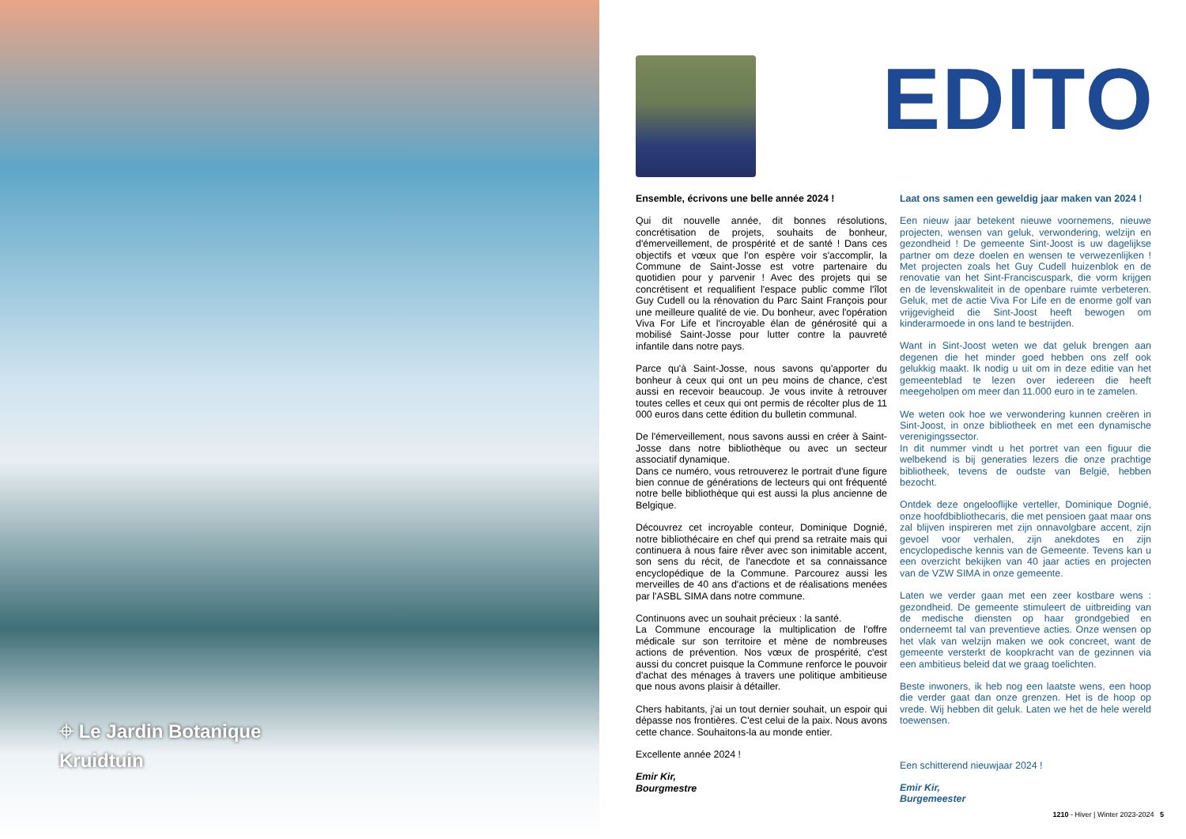⌖ Le Jardin Botanique
Kruidtuin
EDITO
Ensemble, écrivons une belle année 2024 !
Qui dit nouvelle année, dit bonnes résolutions, concrétisation de projets, souhaits de bonheur, d'émerveillement, de prospérité et de santé ! Dans ces objectifs et vœux que l'on espère voir s'accomplir, la Commune de Saint-Josse est votre partenaire du quotidien pour y parvenir ! Avec des projets qui se concrétisent et requalifient l'espace public comme l'îlot Guy Cudell ou la rénovation du Parc Saint François pour une meilleure qualité de vie. Du bonheur, avec l'opération Viva For Life et l'incroyable élan de générosité qui a mobilisé Saint-Josse pour lutter contre la pauvreté infantile dans notre pays.
Parce qu'à Saint-Josse, nous savons qu'apporter du bonheur à ceux qui ont un peu moins de chance, c'est aussi en recevoir beaucoup. Je vous invite à retrouver toutes celles et ceux qui ont permis de récolter plus de 11 000 euros dans cette édition du bulletin communal.
De l'émerveillement, nous savons aussi en créer à Saint-Josse dans notre bibliothèque ou avec un secteur associatif dynamique.
Dans ce numéro, vous retrouverez le portrait d'une figure bien connue de générations de lecteurs qui ont fréquenté notre belle bibliothèque qui est aussi la plus ancienne de Belgique.
Découvrez cet incroyable conteur, Dominique Dognié, notre bibliothécaire en chef qui prend sa retraite mais qui continuera à nous faire rêver avec son inimitable accent, son sens du récit, de l'anecdote et sa connaissance encyclopédique de la Commune. Parcourez aussi les merveilles de 40 ans d'actions et de réalisations menées par l'ASBL SIMA dans notre commune.
Continuons avec un souhait précieux : la santé.
La Commune encourage la multiplication de l'offre médicale sur son territoire et mène de nombreuses actions de prévention. Nos vœux de prospérité, c'est aussi du concret puisque la Commune renforce le pouvoir d'achat des ménages à travers une politique ambitieuse que nous avons plaisir à détailler.
Chers habitants, j'ai un tout dernier souhait, un espoir qui dépasse nos frontières. C'est celui de la paix. Nous avons cette chance. Souhaitons-la au monde entier.
Excellente année 2024 !
Emir Kir,
Bourgmestre
Laat ons samen een geweldig jaar maken van 2024 !
Een nieuw jaar betekent nieuwe voornemens, nieuwe projecten, wensen van geluk, verwondering, welzijn en gezondheid ! De gemeente Sint-Joost is uw dagelijkse partner om deze doelen en wensen te verwezenlijken ! Met projecten zoals het Guy Cudell huizenblok en de renovatie van het Sint-Franciscuspark, die vorm krijgen en de levenskwaliteit in de openbare ruimte verbeteren. Geluk, met de actie Viva For Life en de enorme golf van vrijgevigheid die Sint-Joost heeft bewogen om kinderarmoede in ons land te bestrijden.
Want in Sint-Joost weten we dat geluk brengen aan degenen die het minder goed hebben ons zelf ook gelukkig maakt. Ik nodig u uit om in deze editie van het gemeenteblad te lezen over iedereen die heeft meegeholpen om meer dan 11.000 euro in te zamelen.
We weten ook hoe we verwondering kunnen creëren in Sint-Joost, in onze bibliotheek en met een dynamische verenigingssector.
In dit nummer vindt u het portret van een figuur die welbekend is bij generaties lezers die onze prachtige bibliotheek, tevens de oudste van België, hebben bezocht.
Ontdek deze ongelooflijke verteller, Dominique Dognié, onze hoofdbibliothecaris, die met pensioen gaat maar ons zal blijven inspireren met zijn onnavolgbare accent, zijn gevoel voor verhalen, zijn anekdotes en zijn encyclopedische kennis van de Gemeente. Tevens kan u een overzicht bekijken van 40 jaar acties en projecten van de VZW SIMA in onze gemeente.
Laten we verder gaan met een zeer kostbare wens : gezondheid. De gemeente stimuleert de uitbreiding van de medische diensten op haar grondgebied en onderneemt tal van preventieve acties. Onze wensen op het vlak van welzijn maken we ook concreet, want de gemeente versterkt de koopkracht van de gezinnen via een ambitieus beleid dat we graag toelichten.
Beste inwoners, ik heb nog een laatste wens, een hoop die verder gaat dan onze grenzen. Het is de hoop op vrede. Wij hebben dit geluk. Laten we het de hele wereld toewensen.
Een schitterend nieuwjaar 2024 !
Emir Kir,
Burgemeester
1210 - Hiver | Winter 2023-2024 5